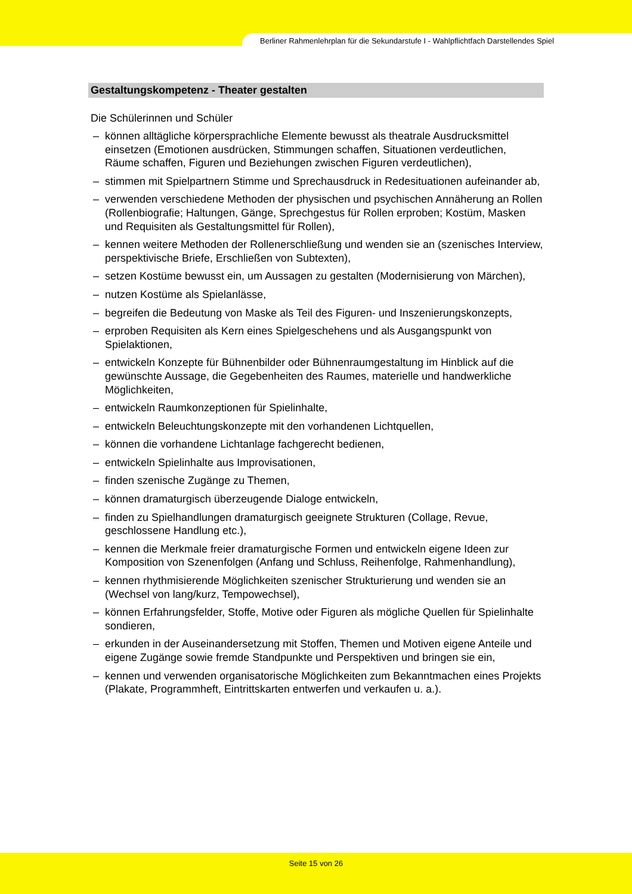Berliner Rahmenlehrplan für die Sekundarstufe I - Wahlpflichtfach Darstellendes Spiel
Gestaltungskompetenz - Theater gestalten
Die Schülerinnen und Schüler
– können alltägliche körpersprachliche Elemente bewusst als theatrale Ausdrucksmittel einsetzen (Emotionen ausdrücken, Stimmungen schaffen, Situationen verdeutlichen, Räume schaffen, Figuren und Beziehungen zwischen Figuren verdeutlichen),
– stimmen mit Spielpartnern Stimme und Sprechausdruck in Redesituationen aufeinander ab,
– verwenden verschiedene Methoden der physischen und psychischen Annäherung an Rollen (Rollenbiografie; Haltungen, Gänge, Sprechgestus für Rollen erproben; Kostüm, Masken und Requisiten als Gestaltungsmittel für Rollen),
– kennen weitere Methoden der Rollenerschließung und wenden sie an (szenisches Interview, perspektivische Briefe, Erschließen von Subtexten),
– setzen Kostüme bewusst ein, um Aussagen zu gestalten (Modernisierung von Märchen),
– nutzen Kostüme als Spielanlässe,
– begreifen die Bedeutung von Maske als Teil des Figuren- und Inszenierungskonzepts,
– erproben Requisiten als Kern eines Spielgeschehens und als Ausgangspunkt von Spielaktionen,
– entwickeln Konzepte für Bühnenbilder oder Bühnenraumgestaltung im Hinblick auf die gewünschte Aussage, die Gegebenheiten des Raumes, materielle und handwerkliche Möglichkeiten,
– entwickeln Raumkonzeptionen für Spielinhalte,
– entwickeln Beleuchtungskonzepte mit den vorhandenen Lichtquellen,
– können die vorhandene Lichtanlage fachgerecht bedienen,
– entwickeln Spielinhalte aus Improvisationen,
– finden szenische Zugänge zu Themen,
– können dramaturgisch überzeugende Dialoge entwickeln,
– finden zu Spielhandlungen dramaturgisch geeignete Strukturen (Collage, Revue, geschlossene Handlung etc.),
– kennen die Merkmale freier dramaturgische Formen und entwickeln eigene Ideen zur Komposition von Szenenfolgen (Anfang und Schluss, Reihenfolge, Rahmenhandlung),
– kennen rhythmisierende Möglichkeiten szenischer Strukturierung und wenden sie an (Wechsel von lang/kurz, Tempowechsel),
– können Erfahrungsfelder, Stoffe, Motive oder Figuren als mögliche Quellen für Spielinhalte sondieren,
– erkunden in der Auseinandersetzung mit Stoffen, Themen und Motiven eigene Anteile und eigene Zugänge sowie fremde Standpunkte und Perspektiven und bringen sie ein,
– kennen und verwenden organisatorische Möglichkeiten zum Bekanntmachen eines Projekts (Plakate, Programmheft, Eintrittskarten entwerfen und verkaufen u. a.).
Seite 15 von 26